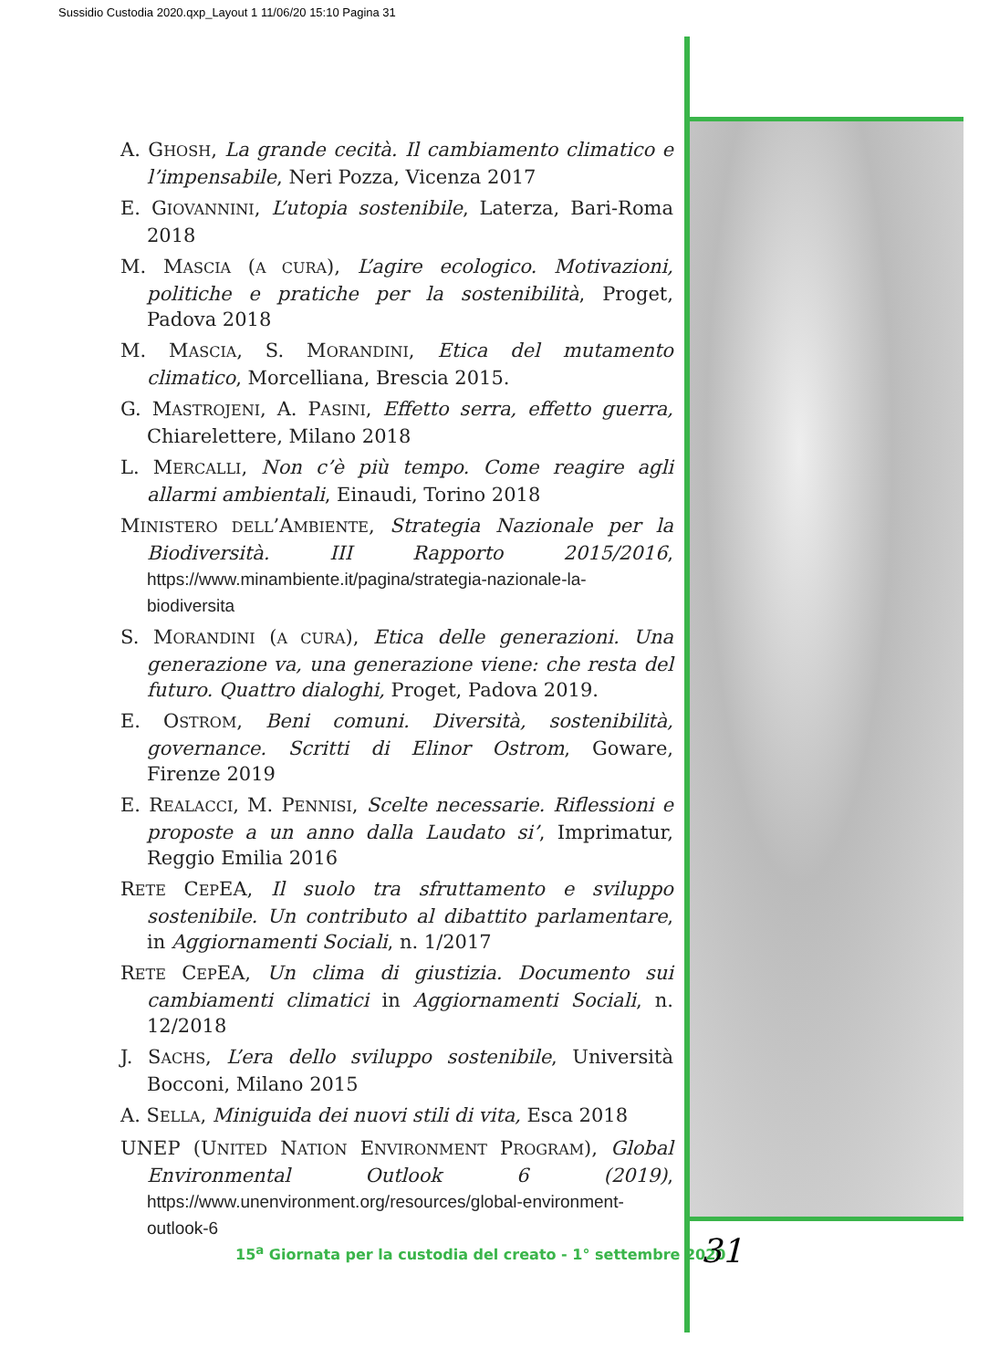Sussidio Custodia 2020.qxp_Layout 1 11/06/20 15:10 Pagina 31
A. GHOSH, La grande cecità. Il cambiamento climatico e l’impensabile, Neri Pozza, Vicenza 2017
E. GIOVANNINI, L’utopia sostenibile, Laterza, Bari-Roma 2018
M. MASCIA (A CURA), L’agire ecologico. Motivazioni, politiche e pratiche per la sostenibilità, Proget, Padova 2018
M. MASCIA, S. MORANDINI, Etica del mutamento climatico, Morcelliana, Brescia 2015.
G. MASTROJENI, A. PASINI, Effetto serra, effetto guerra, Chiarelettere, Milano 2018
L. MERCALLI, Non c’è più tempo. Come reagire agli allarmi ambientali, Einaudi, Torino 2018
MINISTERO DELL’AMBIENTE, Strategia Nazionale per la Biodiversità. III Rapporto 2015/2016, https://www.minambiente.it/pagina/strategia-nazionale-la-biodiversita
S. MORANDINI (A CURA), Etica delle generazioni. Una generazione va, una generazione viene: che resta del futuro. Quattro dialoghi, Proget, Padova 2019.
E. OSTROM, Beni comuni. Diversità, sostenibilità, governance. Scritti di Elinor Ostrom, Goware, Firenze 2019
E. REALACCI, M. PENNISI, Scelte necessarie. Riflessioni e proposte a un anno dalla Laudato si’, Imprimatur, Reggio Emilia 2016
RETE CEPEA, Il suolo tra sfruttamento e sviluppo sostenibile. Un contributo al dibattito parlamentare, in Aggiornamenti Sociali, n. 1/2017
RETE CEPEA, Un clima di giustizia. Documento sui cambiamenti climatici in Aggiornamenti Sociali, n. 12/2018
J. SACHS, L’era dello sviluppo sostenibile, Università Bocconi, Milano 2015
A. SELLA, Miniguida dei nuovi stili di vita, Esca 2018
UNEP (UNITED NATION ENVIRONMENT PROGRAM), Global Environmental Outlook 6 (2019), https://www.unenvironment.org/resources/global-environment-outlook-6
15<sup>a</sup> Giornata per la custodia del creato - 1° settembre 2020
31